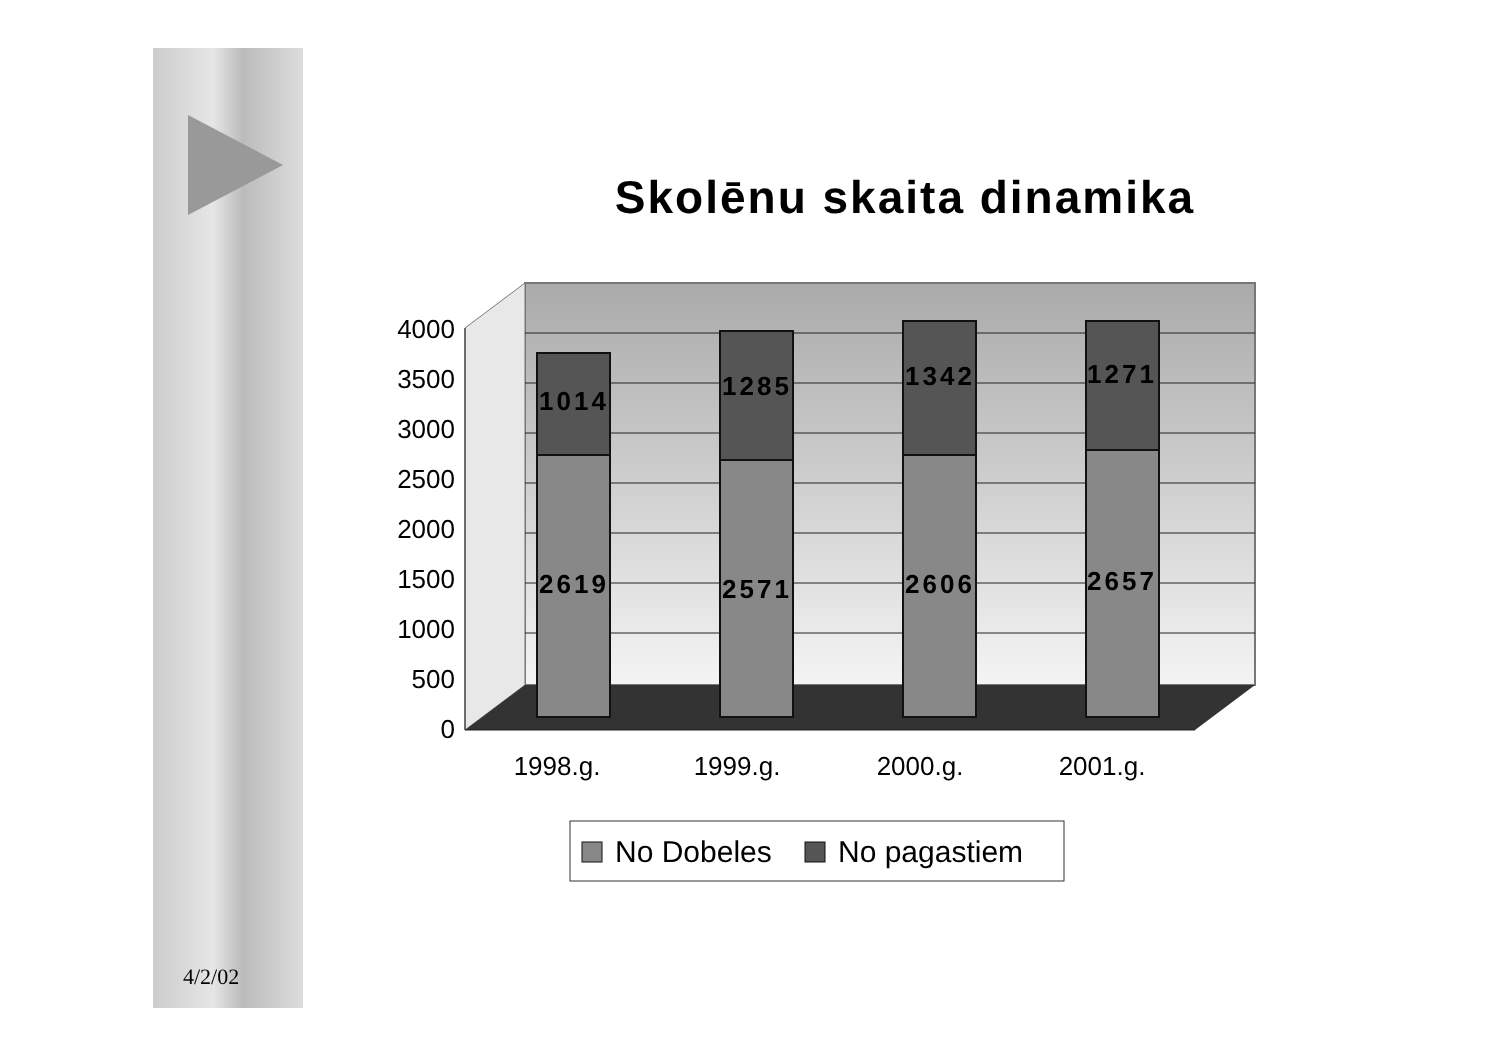Skolēnu skaita dinamika
4000
3500
3000
2500
2000
1500
1000
500
0
1014
2619
1285
2571
1342
2606
1271
2657
1998.g.
1999.g.
2000.g.
2001.g.
No Dobeles
No pagastiem
4/2/02